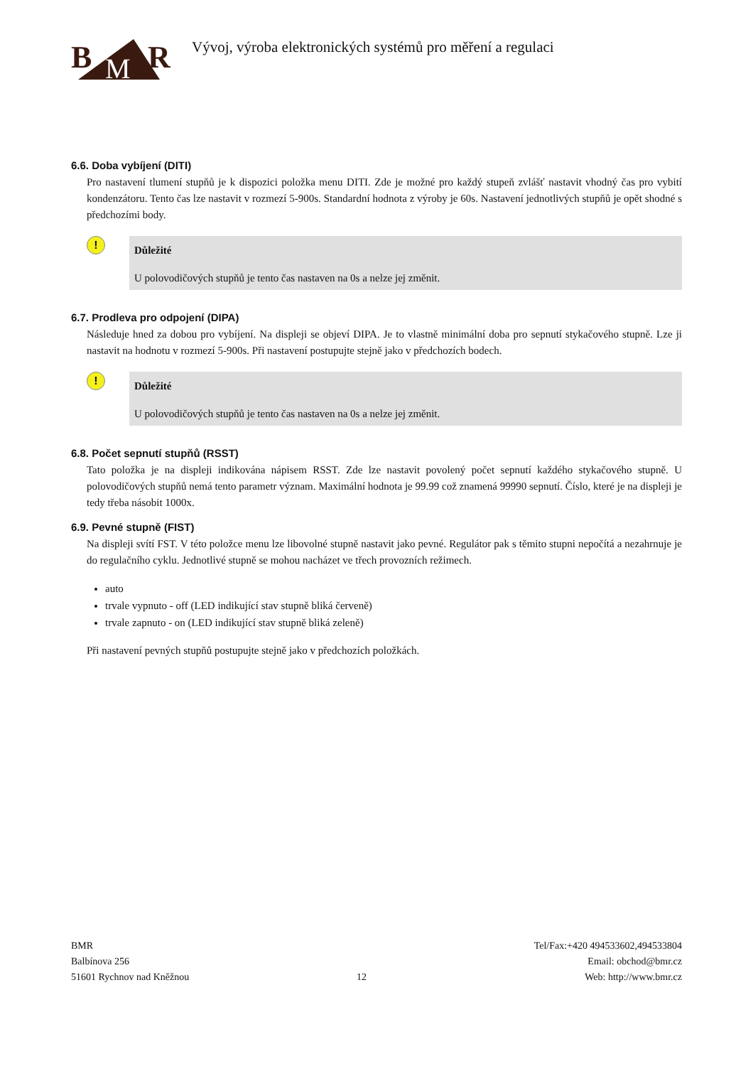B
M
R
Vývoj, výroba elektronických systémů pro měření a regulaci
6.6. Doba vybíjení (DITI)
Pro nastavení tlumení stupňů je k dispozici položka menu DITI. Zde je možné pro každý stupeň zvlášť nastavit vhodný čas pro vybití kondenzátoru. Tento čas lze nastavit v rozmezí 5-900s. Standardní hodnota z výroby je 60s. Nastavení jednotlivých stupňů je opět shodné s předchozími body.
!
Důležité
U polovodičových stupňů je tento čas nastaven na 0s a nelze jej změnit.
6.7. Prodleva pro odpojení (DIPA)
Následuje hned za dobou pro vybíjení. Na displeji se objeví DIPA. Je to vlastně minimální doba pro sepnutí stykačového stupně. Lze ji nastavit na hodnotu v rozmezí 5-900s. Při nastavení postupujte stejně jako v předchozích bodech.
!
Důležité
U polovodičových stupňů je tento čas nastaven na 0s a nelze jej změnit.
6.8. Počet sepnutí stupňů (RSST)
Tato položka je na displeji indikována nápisem RSST. Zde lze nastavit povolený počet sepnutí každého stykačového stupně. U polovodičových stupňů nemá tento parametr význam. Maximální hodnota je 99.99 což znamená 99990 sepnutí. Číslo, které je na displeji je tedy třeba násobit 1000x.
6.9. Pevné stupně (FIST)
Na displeji svítí FST. V této položce menu lze libovolné stupně nastavit jako pevné. Regulátor pak s těmito stupni nepočítá a nezahrnuje je do regulačního cyklu. Jednotlivé stupně se mohou nacházet ve třech provozních režimech.
auto
trvale vypnuto - off (LED indikující stav stupně bliká červeně)
trvale zapnuto - on (LED indikující stav stupně bliká zeleně)
Při nastavení pevných stupňů postupujte stejně jako v předchozích položkách.
BMR
Balbínova 256
51601 Rychnov nad Kněžnou
12 Tel/Fax:+420 494533602,494533804
Email: obchod@bmr.cz
Web: http://www.bmr.cz